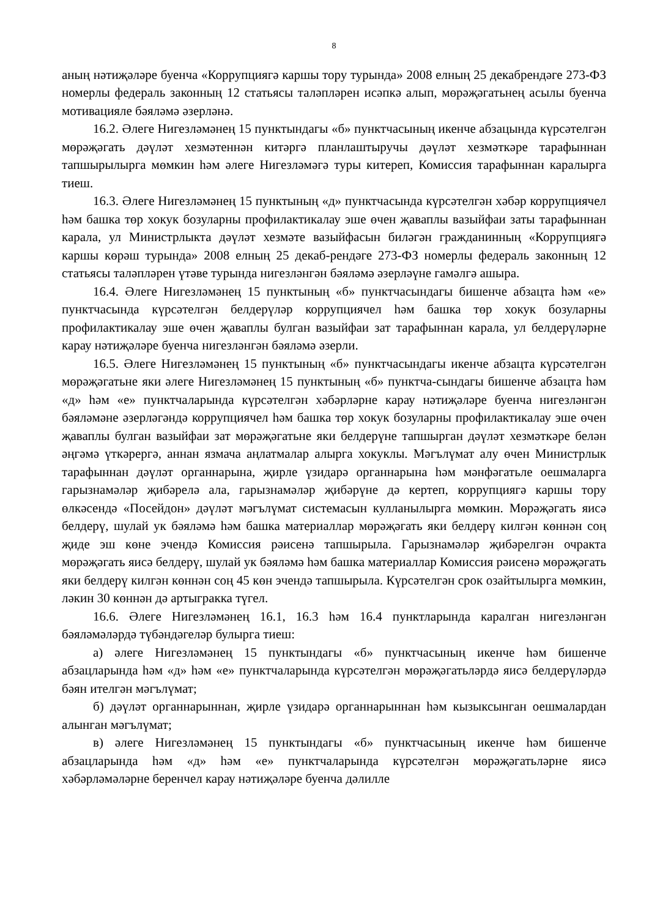8
аның нәтиҗәләре буенча «Коррупциягә каршы тору турында» 2008 елның 25 декабрендәге 273-ФЗ номерлы федераль законның 12 статьясы таләпләрен исәпкә алып, мөрәҗәгатьнең асылы буенча мотивацияле бәяләмә әзерләнә.
16.2. Әлеге Нигезләмәнең 15 пунктындагы «б» пунктчасының икенче абзацында күрсәтелгән мөрәҗәгать дәүләт хезмәтеннән китәргә планлаштыручы дәүләт хезмәткәре тарафыннан тапшырылырга мөмкин һәм әлеге Нигезләмәгә туры китереп, Комиссия тарафыннан каралырга тиеш.
16.3. Әлеге Нигезләмәнең 15 пунктының «д» пунктчасында күрсәтелгән хәбәр коррупциячел һәм башка төр хокук бозуларны профилактикалау эше өчен җаваплы вазыйфаи заты тарафыннан карала, ул Министрлыкта дәүләт хезмәте вазыйфасын биләгән гражданинның «Коррупциягә каршы көрәш турында» 2008 елның 25 декаб-рендәге 273-ФЗ номерлы федераль законның 12 статьясы таләпләрен үтәве турында нигезләнгән бәяләмә әзерләүне гамәлгә ашыра.
16.4. Әлеге Нигезләмәнең 15 пунктының «б» пунктчасындагы бишенче абзацта һәм «е» пунктчасында күрсәтелгән белдерүләр коррупциячел һәм башка төр хокук бозуларны профилактикалау эше өчен җаваплы булган вазыйфаи зат тарафыннан карала, ул белдерүләрне карау нәтиҗәләре буенча нигезләнгән бәяләмә әзерли.
16.5. Әлеге Нигезләмәнең 15 пунктының «б» пунктчасындагы икенче абзацта күрсәтелгән мөрәҗәгатьне яки әлеге Нигезләмәнең 15 пунктының «б» пунктча-сындагы бишенче абзацта һәм «д» һәм «е» пунктчаларында күрсәтелгән хәбәрләрне карау нәтиҗәләре буенча нигезләнгән бәяләмәне әзерләгәндә коррупциячел һәм башка төр хокук бозуларны профилактикалау эше өчен җаваплы булган вазыйфаи зат мөрәҗәгатьне яки белдерүне тапшырган дәүләт хезмәткәре белән әңгәмә үткәрергә, аннан язмача аңлатмалар алырга хокуклы. Мәгълүмат алу өчен Министрлык тарафыннан дәүләт органнарына, җирле үзидарә органнарына һәм мәнфәгатьле оешмаларга гарызнамәләр җибәрелә ала, гарызнамәләр җибәрүне дә кертеп, коррупциягә каршы тору өлкәсендә «Посейдон» дәүләт мәгълүмат системасын кулланылырга мөмкин. Мөрәҗәгать яисә белдерү, шулай ук бәяләмә һәм башка материаллар мөрәҗәгать яки белдерү килгән көннән соң җиде эш көне эчендә Комиссия рәисенә тапшырыла. Гарызнамәләр җибәрелгән очракта мөрәҗәгать яисә белдерү, шулай ук бәяләмә һәм башка материаллар Комиссия рәисенә мөрәҗәгать яки белдерү килгән көннән соң 45 көн эчендә тапшырыла. Күрсәтелгән срок озайтылырга мөмкин, ләкин 30 көннән дә артыгракка түгел.
16.6. Әлеге Нигезләмәнең 16.1, 16.3 һәм 16.4 пунктларында каралган нигезләнгән бәяләмәләрдә түбәндәгеләр булырга тиеш:
а) әлеге Нигезләмәнең 15 пунктындагы «б» пунктчасының икенче һәм бишенче абзацларында һәм «д» һәм «е» пунктчаларында күрсәтелгән мөрәҗәгатьләрдә яисә белдерүләрдә бәян ителгән мәгълүмат;
б) дәүләт органнарыннан, җирле үзидарә органнарыннан һәм кызыксынган оешмалардан алынган мәгълүмат;
в) әлеге Нигезләмәнең 15 пунктындагы «б» пунктчасының икенче һәм бишенче абзацларында һәм «д» һәм «е» пунктчаларында күрсәтелгән мөрәҗәгатьләрне яисә хәбәрләмәләрне беренчел карау нәтиҗәләре буенча дәлилле